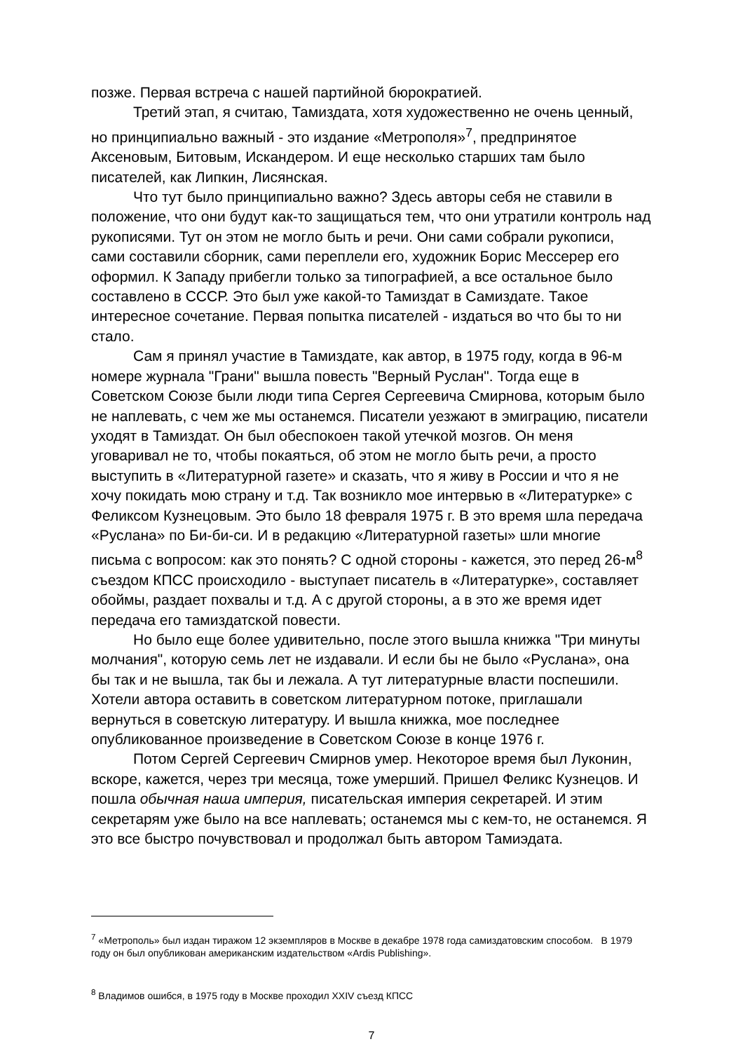позже. Первая встреча с нашей партийной бюрократией.
Третий этап, я считаю, Тамиздата, хотя художественно не очень ценный, но принципиально важный - это издание «Метрополя»<sup>7</sup>, предпринятое Аксеновым, Битовым, Искандером. И еще несколько старших там было писателей, как Липкин, Лисянская.
Что тут было принципиально важно? Здесь авторы себя не ставили в положение, что они будут как-то защищаться тем, что они утратили контроль над рукописями. Тут он этом не могло быть и речи. Они сами собрали рукописи, сами составили сборник, сами переплели его, художник Борис Мессерер его оформил. К Западу прибегли только за типографией, а все остальное было составлено в СССР. Это был уже какой-то Тамиздат в Самиздате. Такое интересное сочетание. Первая попытка писателей - издаться во что бы то ни стало.
Сам я принял участие в Тамиздате, как автор, в 1975 году, когда в 96-м номере журнала "Грани" вышла повесть "Верный Руслан". Тогда еще в Советском Союзе были люди типа Сергея Сергеевича Смирнова, которым было не наплевать, с чем же мы останемся. Писатели уезжают в эмиграцию, писатели уходят в Тамиздат. Он был обеспокоен такой утечкой мозгов. Он меня уговаривал не то, чтобы покаяться, об этом не могло быть речи, а просто выступить в «Литературной газете» и сказать, что я живу в России и что я не хочу покидать мою страну и т.д. Так возникло мое интервью в «Литературке» с Феликсом Кузнецовым. Это было 18 февраля 1975 г. В это время шла передача «Руслана» по Би-би-си. И в редакцию «Литературной газеты» шли многие письма с вопросом: как это понять? С одной стороны - кажется, это перед 26-м<sup>8</sup> съездом КПСС происходило - выступает писатель в «Литературке», составляет обоймы, раздает похвалы и т.д. А с другой стороны, а в это же время идет передача его тамиздатской повести.
Но было еще более удивительно, после этого вышла книжка "Три минуты молчания", которую семь лет не издавали. И если бы не было «Руслана», она бы так и не вышла, так бы и лежала. А тут литературные власти поспешили. Хотели автора оставить в советском литературном потоке, приглашали вернуться в советскую литературу. И вышла книжка, мое последнее опубликованное произведение в Советском Союзе в конце 1976 г.
Потом Сергей Сергеевич Смирнов умер. Некоторое время был Луконин, вскоре, кажется, через три месяца, тоже умерший. Пришел Феликс Кузнецов. И пошла обычная наша империя, писательская империя секретарей. И этим секретарям уже было на все наплевать; останемся мы с кем-то, не останемся. Я это все быстро почувствовал и продолжал быть автором Тамиэдата.
<sup>7</sup> «Метрополь» был издан тиражом 12 экземпляров в Москве в декабре 1978 года самиздатовским способом. В 1979 году он был опубликован американским издательством «Ardis Publishing».
<sup>8</sup> Владимов ошибся, в 1975 году в Москве проходил XXIV съезд КПСС
7